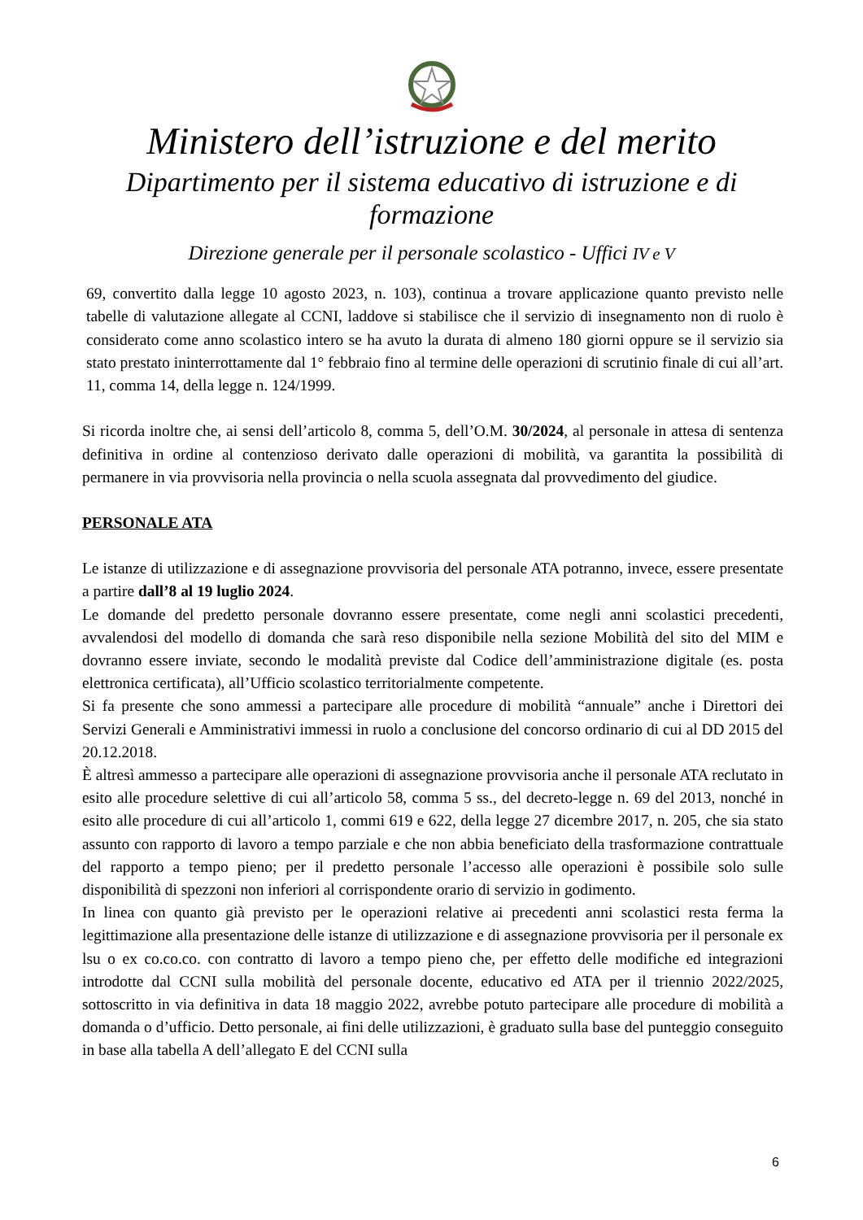Ministero dell’istruzione e del merito
Dipartimento per il sistema educativo di istruzione e di formazione
Direzione generale per il personale scolastico - Uffici IV e V
69, convertito dalla legge 10 agosto 2023, n. 103), continua a trovare applicazione quanto previsto nelle tabelle di valutazione allegate al CCNI, laddove si stabilisce che il servizio di insegnamento non di ruolo è considerato come anno scolastico intero se ha avuto la durata di almeno 180 giorni oppure se il servizio sia stato prestato ininterrottamente dal 1° febbraio fino al termine delle operazioni di scrutinio finale di cui all’art. 11, comma 14, della legge n. 124/1999.
Si ricorda inoltre che, ai sensi dell’articolo 8, comma 5, dell’O.M. 30/2024, al personale in attesa di sentenza definitiva in ordine al contenzioso derivato dalle operazioni di mobilità, va garantita la possibilità di permanere in via provvisoria nella provincia o nella scuola assegnata dal provvedimento del giudice.
PERSONALE ATA
Le istanze di utilizzazione e di assegnazione provvisoria del personale ATA potranno, invece, essere presentate a partire dall’8 al 19 luglio 2024.
Le domande del predetto personale dovranno essere presentate, come negli anni scolastici precedenti, avvalendosi del modello di domanda che sarà reso disponibile nella sezione Mobilità del sito del MIM e dovranno essere inviate, secondo le modalità previste dal Codice dell’amministrazione digitale (es. posta elettronica certificata), all’Ufficio scolastico territorialmente competente.
Si fa presente che sono ammessi a partecipare alle procedure di mobilità “annuale” anche i Direttori dei Servizi Generali e Amministrativi immessi in ruolo a conclusione del concorso ordinario di cui al DD 2015 del 20.12.2018.
È altresì ammesso a partecipare alle operazioni di assegnazione provvisoria anche il personale ATA reclutato in esito alle procedure selettive di cui all’articolo 58, comma 5 ss., del decreto-legge n. 69 del 2013, nonché in esito alle procedure di cui all’articolo 1, commi 619 e 622, della legge 27 dicembre 2017, n. 205, che sia stato assunto con rapporto di lavoro a tempo parziale e che non abbia beneficiato della trasformazione contrattuale del rapporto a tempo pieno; per il predetto personale l’accesso alle operazioni è possibile solo sulle disponibilità di spezzoni non inferiori al corrispondente orario di servizio in godimento.
In linea con quanto già previsto per le operazioni relative ai precedenti anni scolastici resta ferma la legittimazione alla presentazione delle istanze di utilizzazione e di assegnazione provvisoria per il personale ex lsu o ex co.co.co. con contratto di lavoro a tempo pieno che, per effetto delle modifiche ed integrazioni introdotte dal CCNI sulla mobilità del personale docente, educativo ed ATA per il triennio 2022/2025, sottoscritto in via definitiva in data 18 maggio 2022, avrebbe potuto partecipare alle procedure di mobilità a domanda o d’ufficio. Detto personale, ai fini delle utilizzazioni, è graduato sulla base del punteggio conseguito in base alla tabella A dell’allegato E del CCNI sulla
6